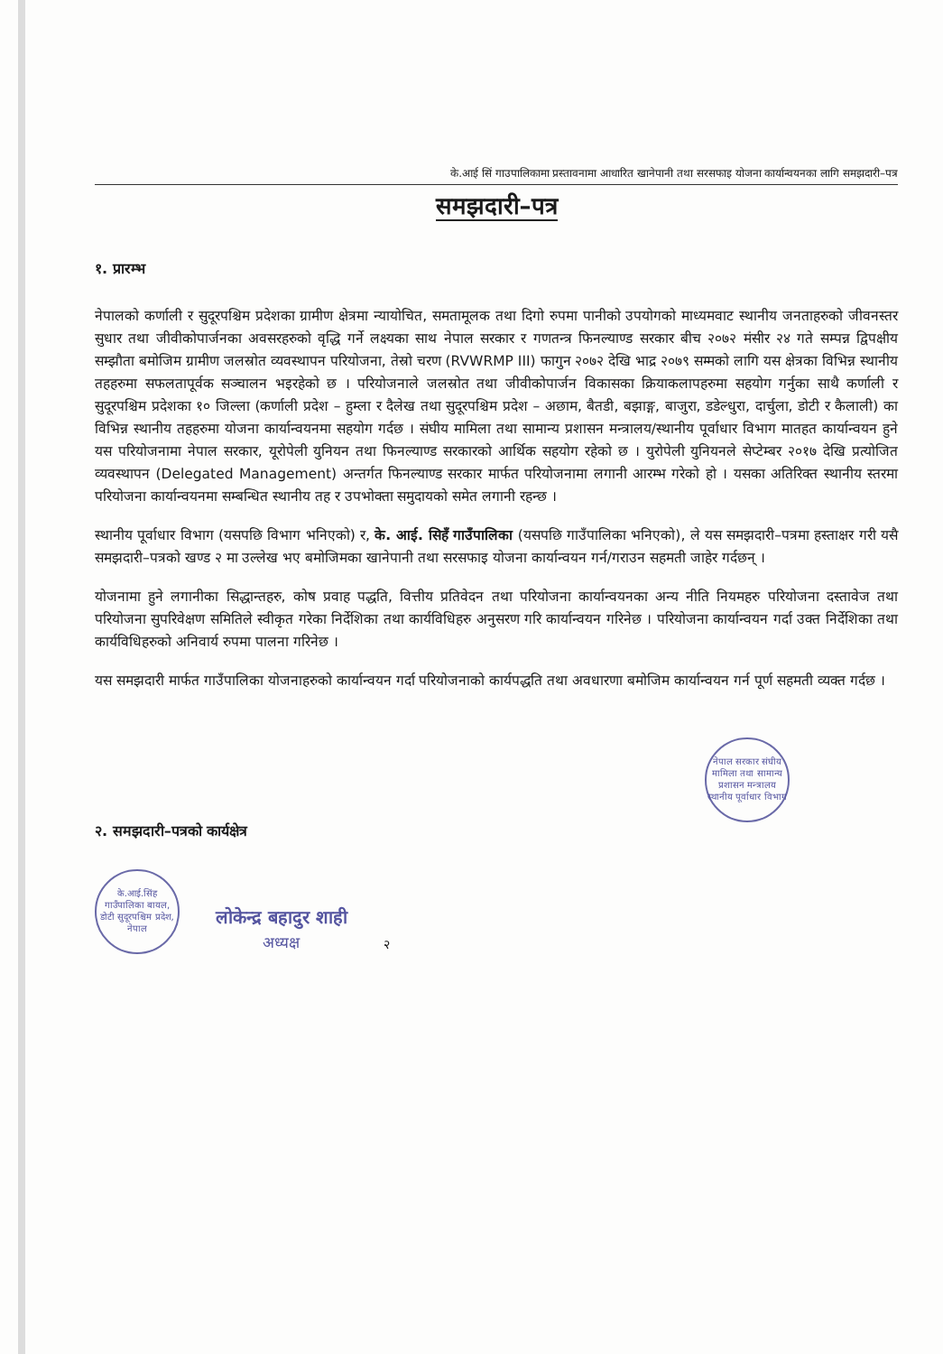के.आई सिं गाउपालिकामा प्रस्तावनामा आधारित खानेपानी तथा सरसफाइ योजना कार्यान्वयनका लागि समझदारी–पत्र
समझदारी–पत्र
१. प्रारम्भ
नेपालको कर्णाली र सुदूरपश्चिम प्रदेशका ग्रामीण क्षेत्रमा न्यायोचित, समतामूलक तथा दिगो रुपमा पानीको उपयोगको माध्यमवाट स्थानीय जनताहरुको जीवनस्तर सुधार तथा जीवीकोपार्जनका अवसरहरुको वृद्धि गर्ने लक्ष्यका साथ नेपाल सरकार र गणतन्त्र फिनल्याण्ड सरकार बीच २०७२ मंसीर २४ गते सम्पन्न द्विपक्षीय सम्झौता बमोजिम ग्रामीण जलस्रोत व्यवस्थापन परियोजना, तेस्रो चरण (RVWRMP III) फागुन २०७२ देखि भाद्र २०७९ सम्मको लागि यस क्षेत्रका विभिन्न स्थानीय तहहरुमा सफलतापूर्वक सञ्चालन भइरहेको छ । परियोजनाले जलस्रोत तथा जीवीकोपार्जन विकासका क्रियाकलापहरुमा सहयोग गर्नुका साथै कर्णाली र सुदूरपश्चिम प्रदेशका १० जिल्ला (कर्णाली प्रदेश – हुम्ला र दैलेख तथा सुदूरपश्चिम प्रदेश – अछाम, बैतडी, बझाङ्ग, बाजुरा, डडेल्धुरा, दार्चुला, डोटी र कैलाली) का विभिन्न स्थानीय तहहरुमा योजना कार्यान्वयनमा सहयोग गर्दछ । संघीय मामिला तथा सामान्य प्रशासन मन्त्रालय/स्थानीय पूर्वाधार विभाग मातहत कार्यान्वयन हुने यस परियोजनामा नेपाल सरकार, यूरोपेली युनियन तथा फिनल्याण्ड सरकारको आर्थिक सहयोग रहेको छ । युरोपेली युनियनले सेप्टेम्बर २०१७ देखि प्रत्योजित व्यवस्थापन (Delegated Management) अन्तर्गत फिनल्याण्ड सरकार मार्फत परियोजनामा लगानी आरम्भ गरेको हो । यसका अतिरिक्त स्थानीय स्तरमा परियोजना कार्यान्वयनमा सम्बन्धित स्थानीय तह र उपभोक्ता समुदायको समेत लगानी रहन्छ ।
स्थानीय पूर्वाधार विभाग (यसपछि विभाग भनिएको) र, के. आई. सिहँ गाउँपालिका (यसपछि गाउँपालिका भनिएको), ले यस समझदारी–पत्रमा हस्ताक्षर गरी यसै समझदारी–पत्रको खण्ड २ मा उल्लेख भए बमोजिमका खानेपानी तथा सरसफाइ योजना कार्यान्वयन गर्न/गराउन सहमती जाहेर गर्दछन् ।
योजनामा हुने लगानीका सिद्धान्तहरु, कोष प्रवाह पद्धति, वित्तीय प्रतिवेदन तथा परियोजना कार्यान्वयनका अन्य नीति नियमहरु परियोजना दस्तावेज तथा परियोजना सुपरिवेक्षण समितिले स्वीकृत गरेका निर्देशिका तथा कार्यविधिहरु अनुसरण गरि कार्यान्वयन गरिनेछ । परियोजना कार्यान्वयन गर्दा उक्त निर्देशिका तथा कार्यविधिहरुको अनिवार्य रुपमा पालना गरिनेछ ।
यस समझदारी मार्फत गाउँपालिका योजनाहरुको कार्यान्वयन गर्दा परियोजनाको कार्यपद्धति तथा अवधारणा बमोजिम कार्यान्वयन गर्न पूर्ण सहमती व्यक्त गर्दछ ।
नेपाल सरकार संघीय मामिला तथा सामान्य प्रशासन मन्त्रालय स्थानीय पूर्वाधार विभाग
२. समझदारी–पत्रको कार्यक्षेत्र
के.आई.सिंह गाउँपालिका बायल, डोटी सुदूरपश्चिम प्रदेश, नेपाल
लोकेन्द्र बहादुर शाही
अध्यक्ष
२